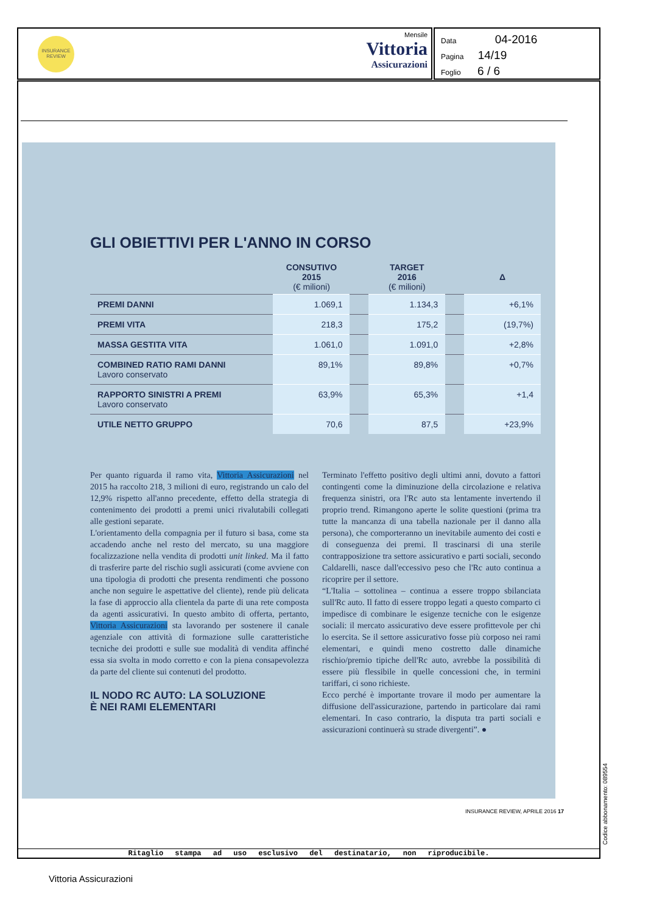INSURANCE
REVIEW
Mensile
Vittoria
Assicurazioni
Data 04-2016
Pagina 14/19
Foglio 6 / 6
GLI OBIETTIVI PER L'ANNO IN CORSO
| | CONSUTIVO 2015 (€ milioni) | | TARGET 2016 (€ milioni) | | Δ |
| --- | --- | --- | --- | --- | --- |
| PREMI DANNI | 1.069,1 | | 1.134,3 | | +6,1% |
| PREMI VITA | 218,3 | | 175,2 | | (19,7%) |
| MASSA GESTITA VITA | 1.061,0 | | 1.091,0 | | +2,8% |
| COMBINED RATIO RAMI DANNI Lavoro conservato | 89,1% | | 89,8% | | +0,7% |
| RAPPORTO SINISTRI A PREMI Lavoro conservato | 63,9% | | 65,3% | | +1,4 |
| UTILE NETTO GRUPPO | 70,6 | | 87,5 | | +23,9% |
Per quanto riguarda il ramo vita, Vittoria Assicurazioni nel 2015 ha raccolto 218, 3 milioni di euro, registrando un calo del 12,9% rispetto all'anno precedente, effetto della strategia di contenimento dei prodotti a premi unici rivalutabili collegati alle gestioni separate.
L'orientamento della compagnia per il futuro si basa, come sta accadendo anche nel resto del mercato, su una maggiore focalizzazione nella vendita di prodotti unit linked. Ma il fatto di trasferire parte del rischio sugli assicurati (come avviene con una tipologia di prodotti che presenta rendimenti che possono anche non seguire le aspettative del cliente), rende più delicata la fase di approccio alla clientela da parte di una rete composta da agenti assicurativi. In questo ambito di offerta, pertanto, Vittoria Assicurazioni sta lavorando per sostenere il canale agenziale con attività di formazione sulle caratteristiche tecniche dei prodotti e sulle sue modalità di vendita affinché essa sia svolta in modo corretto e con la piena consapevolezza da parte del cliente sui contenuti del prodotto.
IL NODO RC AUTO: LA SOLUZIONE
È NEI RAMI ELEMENTARI
Terminato l'effetto positivo degli ultimi anni, dovuto a fattori contingenti come la diminuzione della circolazione e relativa frequenza sinistri, ora l'Rc auto sta lentamente invertendo il proprio trend. Rimangono aperte le solite questioni (prima tra tutte la mancanza di una tabella nazionale per il danno alla persona), che comporteranno un inevitabile aumento dei costi e di conseguenza dei premi. Il trascinarsi di una sterile contrapposizione tra settore assicurativo e parti sociali, secondo Caldarelli, nasce dall'eccessivo peso che l'Rc auto continua a ricoprire per il settore.
“L'Italia – sottolinea – continua a essere troppo sbilanciata sull'Rc auto. Il fatto di essere troppo legati a questo comparto ci impedisce di combinare le esigenze tecniche con le esigenze sociali: il mercato assicurativo deve essere profittevole per chi lo esercita. Se il settore assicurativo fosse più corposo nei rami elementari, e quindi meno costretto dalle dinamiche rischio/premio tipiche dell'Rc auto, avrebbe la possibilità di essere più flessibile in quelle concessioni che, in termini tariffari, ci sono richieste.
Ecco perché è importante trovare il modo per aumentare la diffusione dell'assicurazione, partendo in particolare dai rami elementari. In caso contrario, la disputa tra parti sociali e assicurazioni continuerà su strade divergenti”. ●
INSURANCE REVIEW, APRILE 2016 17
Ritaglio stampa ad uso esclusivo del destinatario, non riproducibile.
Codice abbonamento: 089554
Vittoria Assicurazioni